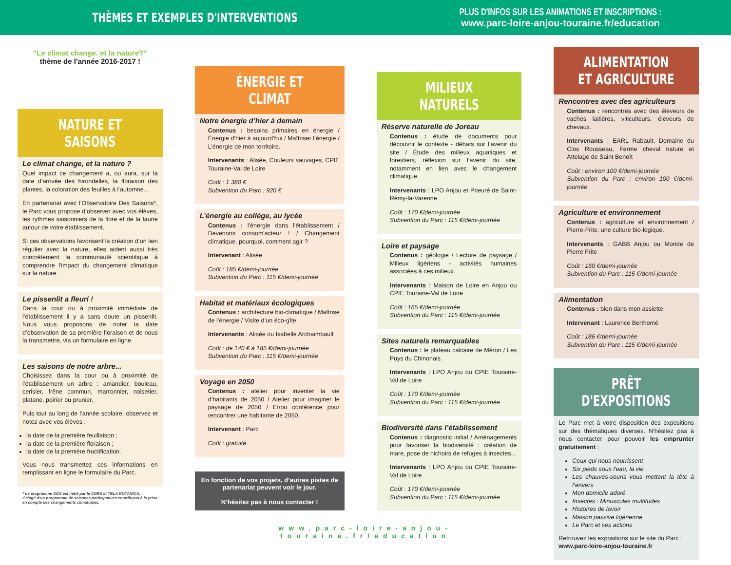THÈMES ET EXEMPLES D'INTERVENTIONS
PLUS D'INFOS SUR LES ANIMATIONS ET INSCRIPTIONS :
www.parc-loire-anjou-touraine.fr/education
"Le climat change, et la nature?"
thème de l'année 2016-2017 !
NATURE ET SAISONS
Le climat change, et la nature ?
Quel impact ce changement a, ou aura, sur la date d’arrivée des hirondelles, la floraison des plantes, la coloration des feuilles à l’automne…
En partenariat avec l’Observatoire Des Saisons*, le Parc vous propose d’observer avec vos élèves, les rythmes saisonniers de la flore et de la faune autour de votre établissement.
Si ces observations favorisent la création d’un lien régulier avec la nature, elles aident aussi très concrètement la communauté scientifique à comprendre l'impact du changement climatique sur la nature.
Le pissenlit a fleuri !
Dans la cour ou à proximité immédiate de l’établissement il y a sans doute un pissenlit. Nous vous proposons de noter la date d’observation de sa première floraison et de nous la transmettre, via un formulaire en ligne.
Les saisons de notre arbre...
Choisissez dans la cour ou à proximité de l’établissement un arbre : amandier, bouleau, cerisier, frêne commun, marronnier, noisetier, platane, poirier ou prunier.
Puis tout au long de l’année scolaire, observez et notez avec vos élèves :
la date de la première feuillaison ;
la date de la première floraison ;
la date de la première fructification.
Vous nous transmettez ces informations en remplissant en ligne le formulaire du Parc.
* Le programme ODS est initié par le CNRS et TELA BOTANICA.
Il s'agit d'un programme de sciences participatives contribuant à la prise en compte des changements climatiques.
ÉNERGIE ET CLIMAT
Notre énergie d’hier à demain
Contenus : besoins primaires en énergie / Énergie d’hier à aujourd’hui / Maîtriser l’énergie / L’énergie de mon territoire.
Intervenants : Alisée, Couleurs sauvages, CPIE Touraine-Val de Loire
Coût : 1 380 €
Subvention du Parc : 920 €
L’énergie au collège, au lycée
Contenus : l'énergie dans l'établissement / Devenons consom'acteur ! / Changement climatique, pourquoi, comment agir ?
Intervenant : Alisée
Coût : 185 €/demi-journée
Subvention du Parc : 115 €/demi-journée
Habitat et matériaux écologiques
Contenus : architecture bio-climatique / Maîtrise de l’énergie / Visite d’un éco-gîte.
Intervenants : Alisée ou Isabelle Archaimbault
Coût : de 140 € à 185 €/demi-journée
Subvention du Parc : 115 €/demi-journée
Voyage en 2050
Contenus : atelier pour inventer la vie d’habitants de 2050 / Atelier pour imaginer le paysage de 2050 / Et/ou conférence pour rencontrer une habitante de 2050.
Intervenant : Parc
Coût : gratuité
En fonction de vos projets, d’autres pistes de partenariat peuvent voir le jour.
N’hésitez pas à nous contacter !
www.parc-loire-anjou-touraine.fr/education
MILIEUX NATURELS
Réserve naturelle de Joreau
Contenus : étude de documents pour découvrir le contexte - débats sur l’avenir du site / Étude des milieux aquatiques et forestiers, réflexion sur l’avenir du site, notamment en lien avec le changement climatique.
Intervenants : LPO Anjou et Prieuré de Saint-Rémy-la-Varenne
Coût : 170 €/demi-journée
Subvention du Parc : 115 €/demi-journée
Loire et paysage
Contenus : géologie / Lecture de paysage / Milieux ligériens - activités humaines associées à ces milieux.
Intervenants : Maison de Loire en Anjou ou CPIE Touraine-Val de Loire
Coût : 165 €/demi-journée
Subvention du Parc : 115 €/demi-journée
Sites naturels remarquables
Contenus : le plateau calcaire de Méron / Les Puys du Chinonais.
Intervenants : LPO Anjou ou CPIE Touraine-Val de Loire
Coût : 170 €/demi-journée
Subvention du Parc : 115 €/demi-journée
Biodiversité dans l’établissement
Contenus : diagnostic initial / Aménagements pour favoriser la biodiversité : création de mare, pose de nichoirs de refuges à insectes...
Intervenants : LPO Anjou ou CPIE Touraine-Val de Loire
Coût : 170 €/demi-journée
Subvention du Parc : 115 €/demi-journée
ALIMENTATION ET AGRICULTURE
Rencontres avec des agriculteurs
Contenus : rencontres avec des éleveurs de vaches laitières, viticulteurs, éleveurs de chevaux.
Intervenants : EARL Rabault, Domaine du Clos Rousseau, Ferme cheval nature et Attelage de Saint Benoît
Coût : environ 100 €/demi-journée
Subvention du Parc : environ 100 €/demi-journée
Agriculture et environnement
Contenus : agriculture et environnement / Pierre-Frite, une culture bio-logique.
Intervenants : GABB Anjou ou Monde de Pierre Frite
Coût : 160 €/demi-journée
Subvention du Parc : 115 €/demi-journée
Alimentation
Contenus : bien dans mon assiette.
Intervenant : Laurence Berthomé
Coût : 186 €/demi-journée
Subvention du Parc : 115 €/demi-journée
PRÊT D'EXPOSITIONS
Le Parc met à votre disposition des expositions sur des thématiques diverses. N'hésitez pas à nous contacter pour pouvoir les emprunter gratuitement :
Ceux qui nous nourrissent
Six pieds sous l'eau, la vie
Les chauves-souris vous mettent la tête à l’envers
Mon domicile adoré
Insectes : Minuscules multitudes
Histoires de lavoir
Maison passive ligérienne
Le Parc et ses actions
Retrouvez les expositions sur le site du Parc :
www.parc-loire-anjou-touraine.fr